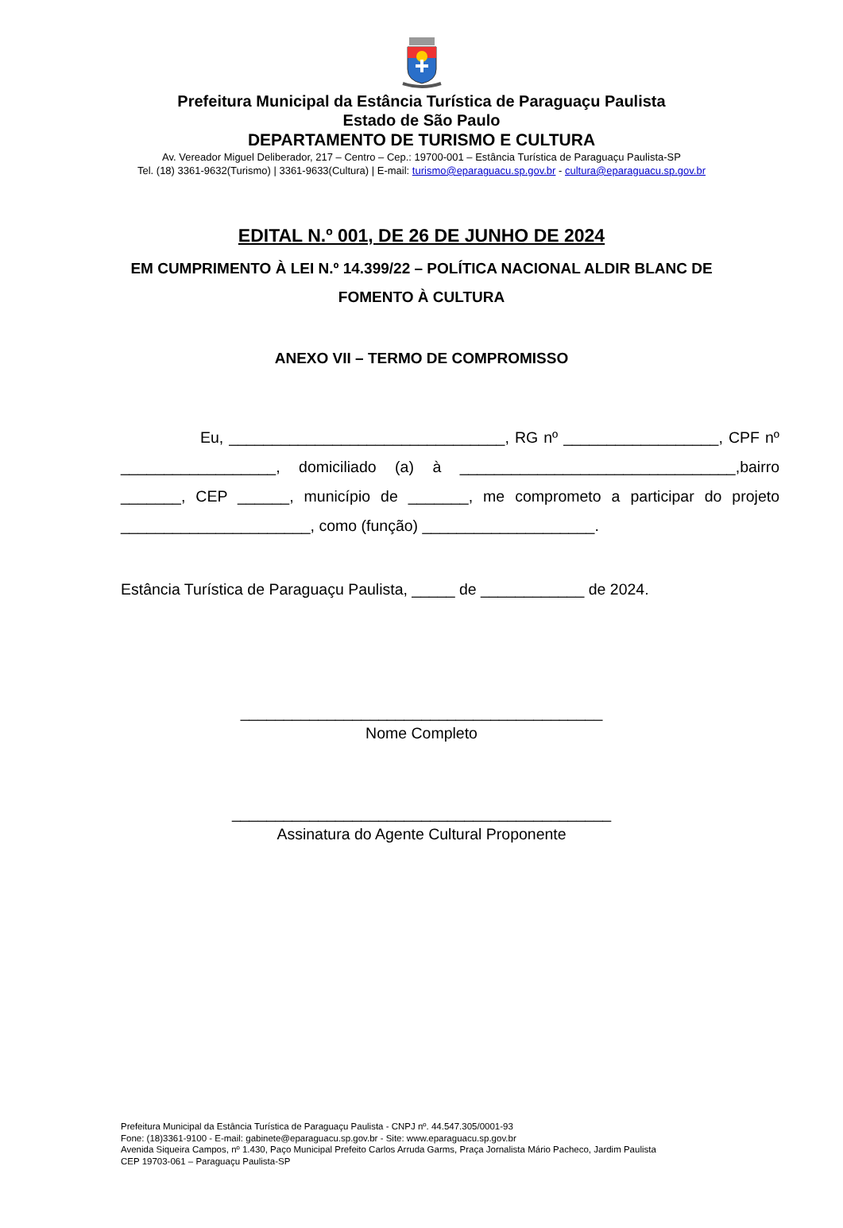Prefeitura Municipal da Estância Turística de Paraguaçu Paulista
Estado de São Paulo
DEPARTAMENTO DE TURISMO E CULTURA
Av. Vereador Miguel Deliberador, 217 – Centro – Cep.: 19700-001 – Estância Turística de Paraguaçu Paulista-SP
Tel. (18) 3361-9632(Turismo) | 3361-9633(Cultura) | E-mail: turismo@eparaguacu.sp.gov.br - cultura@eparaguacu.sp.gov.br
EDITAL N.º 001, DE 26 DE JUNHO DE 2024
EM CUMPRIMENTO À LEI N.º 14.399/22 – POLÍTICA NACIONAL ALDIR BLANC DE FOMENTO À CULTURA
ANEXO VII – TERMO DE COMPROMISSO
Eu, ________________________________, RG nº __________________, CPF nº __________________, domiciliado (a) à ________________________________,bairro _______, CEP ______, município de _______, me comprometo a participar do projeto ______________________, como (função) ____________________.
Estância Turística de Paraguaçu Paulista, _____ de ____________ de 2024.
__________________________________________
Nome Completo
____________________________________________
Assinatura do Agente Cultural Proponente
Prefeitura Municipal da Estância Turística de Paraguaçu Paulista - CNPJ nº. 44.547.305/0001-93
Fone: (18)3361-9100 - E-mail: gabinete@eparaguacu.sp.gov.br - Site: www.eparaguacu.sp.gov.br
Avenida Siqueira Campos, nº 1.430, Paço Municipal Prefeito Carlos Arruda Garms, Praça Jornalista Mário Pacheco, Jardim Paulista
CEP 19703-061 – Paraguaçu Paulista-SP